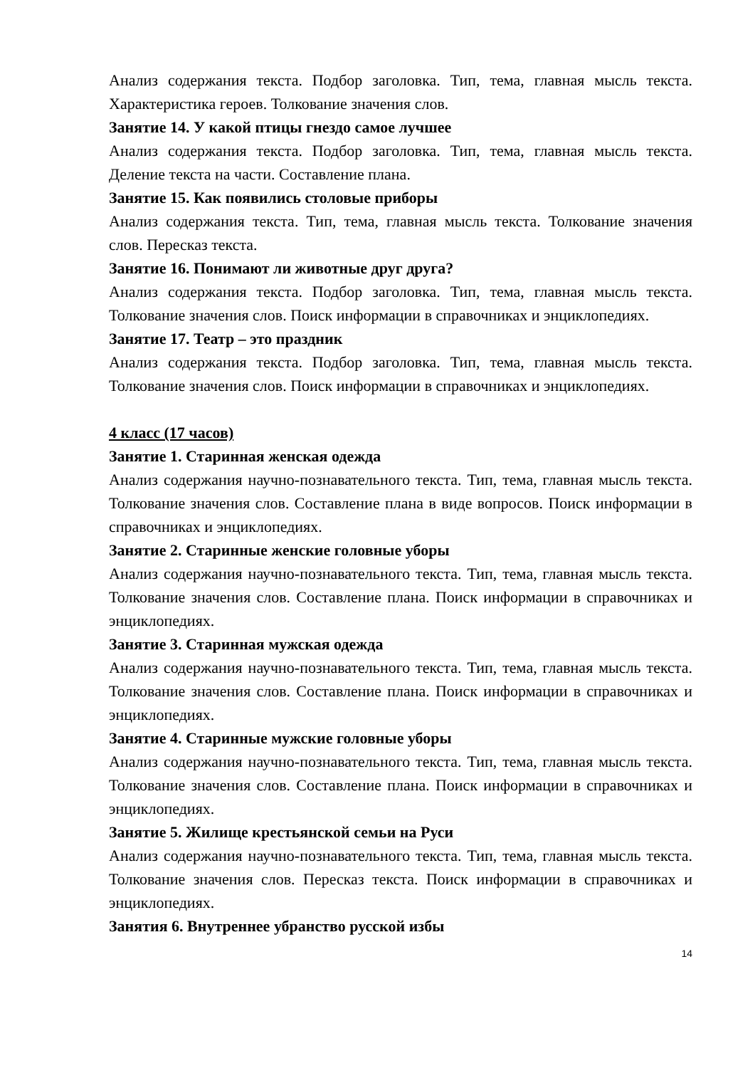Анализ содержания текста. Подбор заголовка. Тип, тема, главная мысль текста. Характеристика героев. Толкование значения слов.
Занятие 14. У какой птицы гнездо самое лучшее
Анализ содержания текста. Подбор заголовка. Тип, тема, главная мысль текста. Деление текста на части. Составление плана.
Занятие 15. Как появились столовые приборы
Анализ содержания текста. Тип, тема, главная мысль текста. Толкование значения слов. Пересказ текста.
Занятие 16. Понимают ли животные друг друга?
Анализ содержания текста. Подбор заголовка. Тип, тема, главная мысль текста. Толкование значения слов. Поиск информации в справочниках и энциклопедиях.
Занятие 17. Театр – это праздник
Анализ содержания текста. Подбор заголовка. Тип, тема, главная мысль текста. Толкование значения слов. Поиск информации в справочниках и энциклопедиях.
4 класс (17 часов)
Занятие 1. Старинная женская одежда
Анализ содержания научно-познавательного текста. Тип, тема, главная мысль текста. Толкование значения слов. Составление плана в виде вопросов. Поиск информации в справочниках и энциклопедиях.
Занятие 2. Старинные женские головные уборы
Анализ содержания научно-познавательного текста. Тип, тема, главная мысль текста. Толкование значения слов. Составление плана. Поиск информации в справочниках и энциклопедиях.
Занятие 3. Старинная мужская одежда
Анализ содержания научно-познавательного текста. Тип, тема, главная мысль текста. Толкование значения слов. Составление плана. Поиск информации в справочниках и энциклопедиях.
Занятие 4. Старинные мужские головные уборы
Анализ содержания научно-познавательного текста. Тип, тема, главная мысль текста. Толкование значения слов. Составление плана. Поиск информации в справочниках и энциклопедиях.
Занятие 5. Жилище крестьянской семьи на Руси
Анализ содержания научно-познавательного текста. Тип, тема, главная мысль текста. Толкование значения слов. Пересказ текста. Поиск информации в справочниках и энциклопедиях.
Занятия 6. Внутреннее убранство русской избы
14